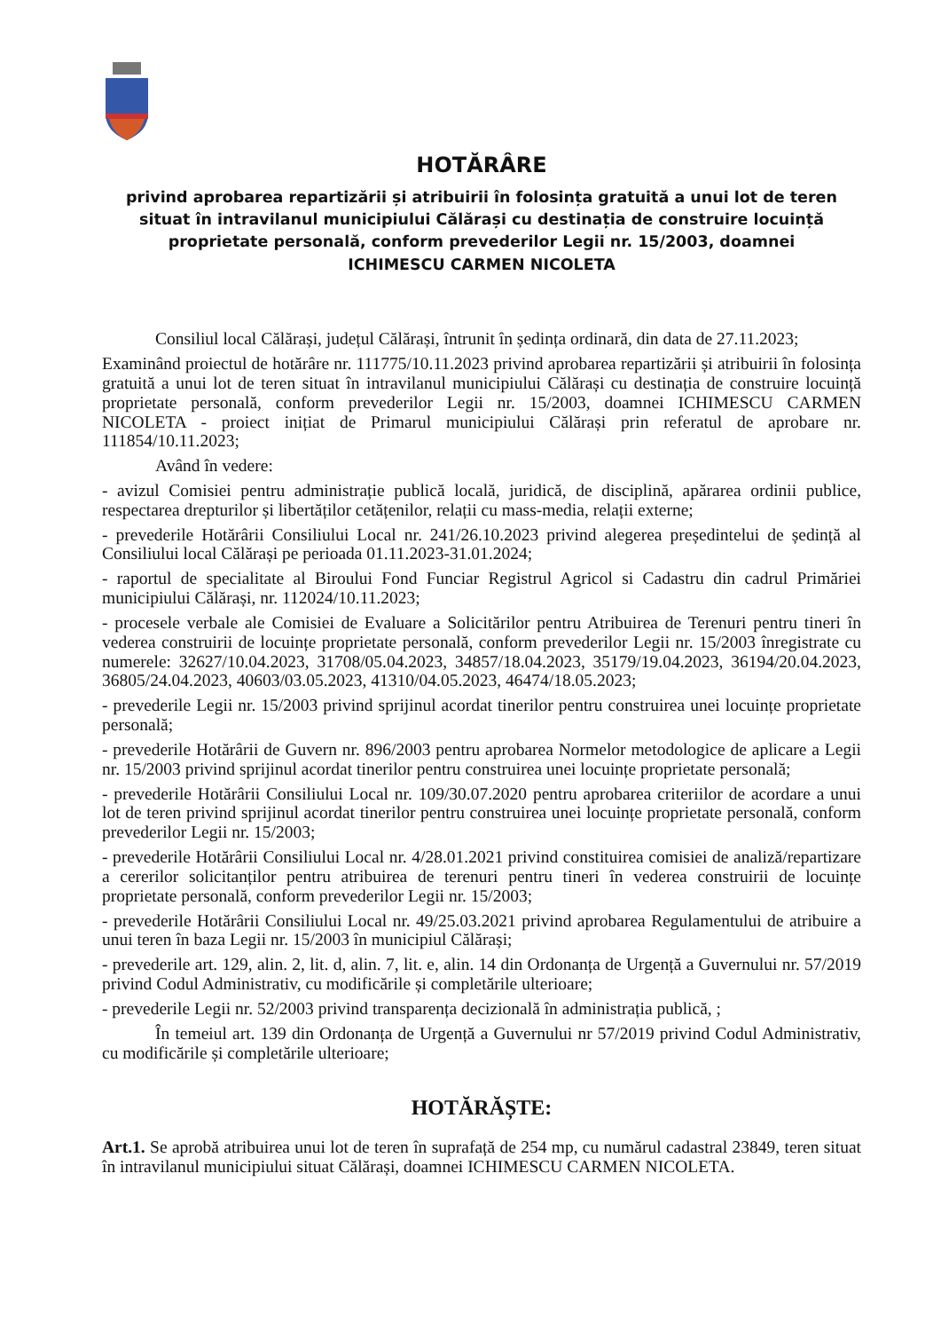HOTĂRÂRE
privind aprobarea repartizării și atribuirii în folosința gratuită a unui lot de teren situat în intravilanul municipiului Călărași cu destinația de construire locuință proprietate personală, conform prevederilor Legii nr. 15/2003, doamnei ICHIMESCU CARMEN NICOLETA
Consiliul local Călărași, județul Călărași, întrunit în ședința ordinară, din data de 27.11.2023;
Examinând proiectul de hotărâre nr. 111775/10.11.2023 privind aprobarea repartizării și atribuirii în folosința gratuită a unui lot de teren situat în intravilanul municipiului Călărași cu destinația de construire locuință proprietate personală, conform prevederilor Legii nr. 15/2003, doamnei ICHIMESCU CARMEN NICOLETA - proiect inițiat de Primarul municipiului Călărași prin referatul de aprobare nr. 111854/10.11.2023;
Având în vedere:
- avizul Comisiei pentru administrație publică locală, juridică, de disciplină, apărarea ordinii publice, respectarea drepturilor și libertăților cetățenilor, relații cu mass-media, relații externe;
- prevederile Hotărârii Consiliului Local nr. 241/26.10.2023 privind alegerea președintelui de ședință al Consiliului local Călărași pe perioada 01.11.2023-31.01.2024;
- raportul de specialitate al Biroului Fond Funciar Registrul Agricol si Cadastru din cadrul Primăriei municipiului Călărași, nr. 112024/10.11.2023;
- procesele verbale ale Comisiei de Evaluare a Solicitărilor pentru Atribuirea de Terenuri pentru tineri în vederea construirii de locuințe proprietate personală, conform prevederilor Legii nr. 15/2003 înregistrate cu numerele: 32627/10.04.2023, 31708/05.04.2023, 34857/18.04.2023, 35179/19.04.2023, 36194/20.04.2023, 36805/24.04.2023, 40603/03.05.2023, 41310/04.05.2023, 46474/18.05.2023;
- prevederile Legii nr. 15/2003 privind sprijinul acordat tinerilor pentru construirea unei locuințe proprietate personală;
- prevederile Hotărârii de Guvern nr. 896/2003 pentru aprobarea Normelor metodologice de aplicare a Legii nr. 15/2003 privind sprijinul acordat tinerilor pentru construirea unei locuințe proprietate personală;
- prevederile Hotărârii Consiliului Local nr. 109/30.07.2020 pentru aprobarea criteriilor de acordare a unui lot de teren privind sprijinul acordat tinerilor pentru construirea unei locuințe proprietate personală, conform prevederilor Legii nr. 15/2003;
- prevederile Hotărârii Consiliului Local nr. 4/28.01.2021 privind constituirea comisiei de analiză/repartizare a cererilor solicitanților pentru atribuirea de terenuri pentru tineri în vederea construirii de locuințe proprietate personală, conform prevederilor Legii nr. 15/2003;
- prevederile Hotărârii Consiliului Local nr. 49/25.03.2021 privind aprobarea Regulamentului de atribuire a unui teren în baza Legii nr. 15/2003 în municipiul Călărași;
- prevederile art. 129, alin. 2, lit. d, alin. 7, lit. e, alin. 14 din Ordonanța de Urgență a Guvernului nr. 57/2019 privind Codul Administrativ, cu modificările și completările ulterioare;
- prevederile Legii nr. 52/2003 privind transparența decizională în administrația publică, ;
În temeiul art. 139 din Ordonanța de Urgență a Guvernului nr 57/2019 privind Codul Administrativ, cu modificările și completările ulterioare;
HOTĂRĂȘTE:
Art.1. Se aprobă atribuirea unui lot de teren în suprafață de 254 mp, cu numărul cadastral 23849, teren situat în intravilanul municipiului situat Călărași, doamnei ICHIMESCU CARMEN NICOLETA.